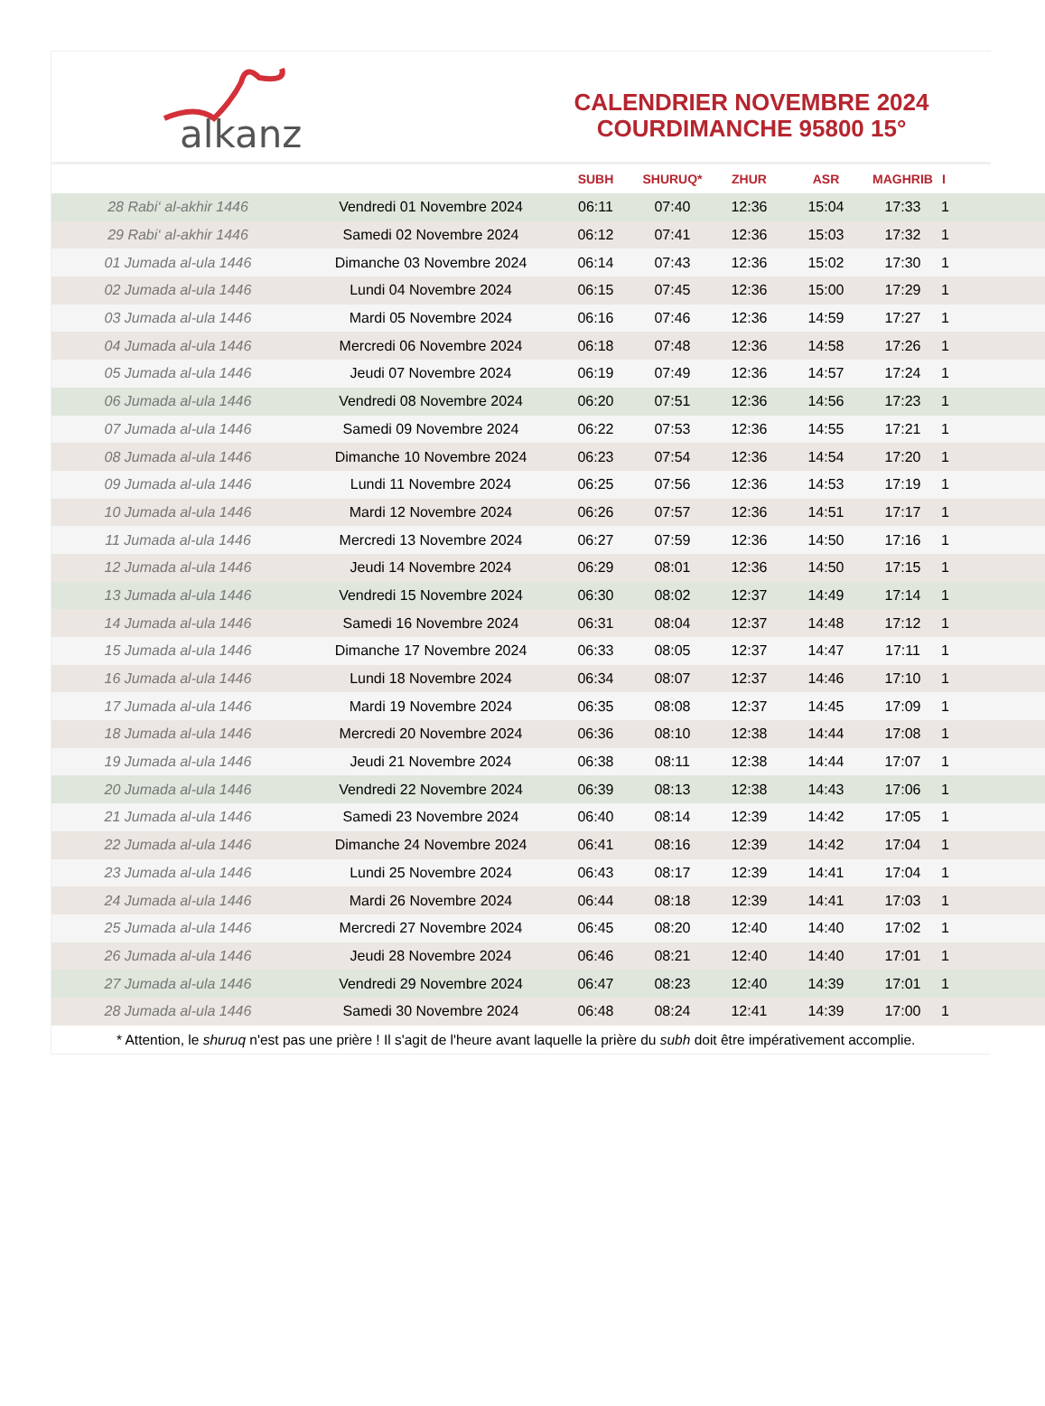alkanz
CALENDRIER NOVEMBRE 2024
COURDIMANCHE 95800 15°
| | | SUBH | SHURUQ* | ZHUR | ASR | MAGHRIB | I |
| --- | --- | --- | --- | --- | --- | --- | --- |
| 28 Rabi‘ al-akhir 1446 | Vendredi 01 Novembre 2024 | 06:11 | 07:40 | 12:36 | 15:04 | 17:33 | 1 |
| 29 Rabi‘ al-akhir 1446 | Samedi 02 Novembre 2024 | 06:12 | 07:41 | 12:36 | 15:03 | 17:32 | 1 |
| 01 Jumada al-ula 1446 | Dimanche 03 Novembre 2024 | 06:14 | 07:43 | 12:36 | 15:02 | 17:30 | 1 |
| 02 Jumada al-ula 1446 | Lundi 04 Novembre 2024 | 06:15 | 07:45 | 12:36 | 15:00 | 17:29 | 1 |
| 03 Jumada al-ula 1446 | Mardi 05 Novembre 2024 | 06:16 | 07:46 | 12:36 | 14:59 | 17:27 | 1 |
| 04 Jumada al-ula 1446 | Mercredi 06 Novembre 2024 | 06:18 | 07:48 | 12:36 | 14:58 | 17:26 | 1 |
| 05 Jumada al-ula 1446 | Jeudi 07 Novembre 2024 | 06:19 | 07:49 | 12:36 | 14:57 | 17:24 | 1 |
| 06 Jumada al-ula 1446 | Vendredi 08 Novembre 2024 | 06:20 | 07:51 | 12:36 | 14:56 | 17:23 | 1 |
| 07 Jumada al-ula 1446 | Samedi 09 Novembre 2024 | 06:22 | 07:53 | 12:36 | 14:55 | 17:21 | 1 |
| 08 Jumada al-ula 1446 | Dimanche 10 Novembre 2024 | 06:23 | 07:54 | 12:36 | 14:54 | 17:20 | 1 |
| 09 Jumada al-ula 1446 | Lundi 11 Novembre 2024 | 06:25 | 07:56 | 12:36 | 14:53 | 17:19 | 1 |
| 10 Jumada al-ula 1446 | Mardi 12 Novembre 2024 | 06:26 | 07:57 | 12:36 | 14:51 | 17:17 | 1 |
| 11 Jumada al-ula 1446 | Mercredi 13 Novembre 2024 | 06:27 | 07:59 | 12:36 | 14:50 | 17:16 | 1 |
| 12 Jumada al-ula 1446 | Jeudi 14 Novembre 2024 | 06:29 | 08:01 | 12:36 | 14:50 | 17:15 | 1 |
| 13 Jumada al-ula 1446 | Vendredi 15 Novembre 2024 | 06:30 | 08:02 | 12:37 | 14:49 | 17:14 | 1 |
| 14 Jumada al-ula 1446 | Samedi 16 Novembre 2024 | 06:31 | 08:04 | 12:37 | 14:48 | 17:12 | 1 |
| 15 Jumada al-ula 1446 | Dimanche 17 Novembre 2024 | 06:33 | 08:05 | 12:37 | 14:47 | 17:11 | 1 |
| 16 Jumada al-ula 1446 | Lundi 18 Novembre 2024 | 06:34 | 08:07 | 12:37 | 14:46 | 17:10 | 1 |
| 17 Jumada al-ula 1446 | Mardi 19 Novembre 2024 | 06:35 | 08:08 | 12:37 | 14:45 | 17:09 | 1 |
| 18 Jumada al-ula 1446 | Mercredi 20 Novembre 2024 | 06:36 | 08:10 | 12:38 | 14:44 | 17:08 | 1 |
| 19 Jumada al-ula 1446 | Jeudi 21 Novembre 2024 | 06:38 | 08:11 | 12:38 | 14:44 | 17:07 | 1 |
| 20 Jumada al-ula 1446 | Vendredi 22 Novembre 2024 | 06:39 | 08:13 | 12:38 | 14:43 | 17:06 | 1 |
| 21 Jumada al-ula 1446 | Samedi 23 Novembre 2024 | 06:40 | 08:14 | 12:39 | 14:42 | 17:05 | 1 |
| 22 Jumada al-ula 1446 | Dimanche 24 Novembre 2024 | 06:41 | 08:16 | 12:39 | 14:42 | 17:04 | 1 |
| 23 Jumada al-ula 1446 | Lundi 25 Novembre 2024 | 06:43 | 08:17 | 12:39 | 14:41 | 17:04 | 1 |
| 24 Jumada al-ula 1446 | Mardi 26 Novembre 2024 | 06:44 | 08:18 | 12:39 | 14:41 | 17:03 | 1 |
| 25 Jumada al-ula 1446 | Mercredi 27 Novembre 2024 | 06:45 | 08:20 | 12:40 | 14:40 | 17:02 | 1 |
| 26 Jumada al-ula 1446 | Jeudi 28 Novembre 2024 | 06:46 | 08:21 | 12:40 | 14:40 | 17:01 | 1 |
| 27 Jumada al-ula 1446 | Vendredi 29 Novembre 2024 | 06:47 | 08:23 | 12:40 | 14:39 | 17:01 | 1 |
| 28 Jumada al-ula 1446 | Samedi 30 Novembre 2024 | 06:48 | 08:24 | 12:41 | 14:39 | 17:00 | 1 |
* Attention, le shuruq n'est pas une prière ! Il s'agit de l'heure avant laquelle la prière du subh doit être impérativement accomplie.